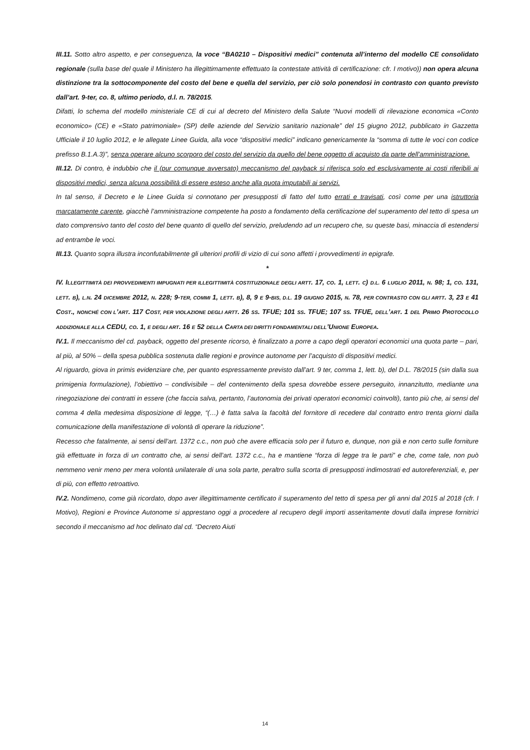III.11. Sotto altro aspetto, e per conseguenza, la voce “BA0210 – Dispositivi medici” contenuta all’interno del modello CE consolidato regionale (sulla base del quale il Ministero ha illegittimamente effettuato la contestate attività di certificazione: cfr. I motivo)) non opera alcuna distinzione tra la sottocomponente del costo del bene e quella del servizio, per ciò solo ponendosi in contrasto con quanto previsto dall’art. 9-ter, co. 8, ultimo periodo, d.l. n. 78/2015.
Difatti, lo schema del modello ministeriale CE di cui al decreto del Ministero della Salute “Nuovi modelli di rilevazione economica «Conto economico» (CE) e «Stato patrimoniale» (SP) delle aziende del Servizio sanitario nazionale” del 15 giugno 2012, pubblicato in Gazzetta Ufficiale il 10 luglio 2012, e le allegate Linee Guida, alla voce “dispositivi medici” indicano genericamente la “somma di tutte le voci con codice prefisso B.1.A.3)”, senza operare alcuno scorporo del costo del servizio da quello del bene oggetto di acquisto da parte dell’amministrazione.
III.12. Di contro, è indubbio che il (pur comunque avversato) meccanismo del payback si riferisca solo ed esclusivamente ai costi riferibili ai dispositivi medici, senza alcuna possibilità di essere esteso anche alla quota imputabili ai servizi.
In tal senso, il Decreto e le Linee Guida si connotano per presupposti di fatto del tutto errati e travisati, così come per una istruttoria marcatamente carente, giacchè l’amministrazione competente ha posto a fondamento della certificazione del superamento del tetto di spesa un dato comprensivo tanto del costo del bene quanto di quello del servizio, preludendo ad un recupero che, su queste basi, minaccia di estendersi ad entrambe le voci.
III.13. Quanto sopra illustra inconfutabilmente gli ulteriori profili di vizio di cui sono affetti i provvedimenti in epigrafe.
*
IV. ILLEGITTIMITÀ DEI PROVVEDIMENTI IMPUGNATI PER ILLEGITTIMITÀ COSTITUZIONALE DEGLI ARTT. 17, CO. 1, LETT. C) D.L. 6 LUGLIO 2011, N. 98; 1, CO. 131, LETT. B), L.N. 24 DICEMBRE 2012, N. 228; 9-TER, COMMI 1, LETT. B), 8, 9 E 9-BIS, D.L. 19 GIUGNO 2015, N. 78, PER CONTRASTO CON GLI ARTT. 3, 23 E 41 COST., NONCHÉ CON L’ART. 117 COST, PER VIOLAZIONE DEGLI ARTT. 26 SS. TFUE; 101 SS. TFUE; 107 SS. TFUE, DELL’ART. 1 DEL PRIMO PROTOCOLLO ADDIZIONALE ALLA CEDU, CO. 1, E DEGLI ART. 16 E 52 DELLA CARTA DEI DIRITTI FONDAMENTALI DELL’UNIONE EUROPEA.
IV.1. Il meccanismo del cd. payback, oggetto del presente ricorso, è finalizzato a porre a capo degli operatori economici una quota parte – pari, al più, al 50% – della spesa pubblica sostenuta dalle regioni e province autonome per l’acquisto di dispositivi medici.
Al riguardo, giova in primis evidenziare che, per quanto espressamente previsto dall’art. 9 ter, comma 1, lett. b), del D.L. 78/2015 (sin dalla sua primigenia formulazione), l’obiettivo – condivisibile – del contenimento della spesa dovrebbe essere perseguito, innanzitutto, mediante una rinegoziazione dei contratti in essere (che faccia salva, pertanto, l’autonomia dei privati operatori economici coinvolti), tanto più che, ai sensi del comma 4 della medesima disposizione di legge, “(…) è fatta salva la facoltà del fornitore di recedere dal contratto entro trenta giorni dalla comunicazione della manifestazione di volontà di operare la riduzione”.
Recesso che fatalmente, ai sensi dell’art. 1372 c.c., non può che avere efficacia solo per il futuro e, dunque, non già e non certo sulle forniture già effettuate in forza di un contratto che, ai sensi dell’art. 1372 c.c., ha e mantiene “forza di legge tra le parti” e che, come tale, non può nemmeno venir meno per mera volontà unilaterale di una sola parte, peraltro sulla scorta di presupposti indimostrati ed autoreferenziali, e, per di più, con effetto retroattivo.
IV.2. Nondimeno, come già ricordato, dopo aver illegittimamente certificato il superamento del tetto di spesa per gli anni dal 2015 al 2018 (cfr. I Motivo), Regioni e Province Autonome si apprestano oggi a procedere al recupero degli importi asseritamente dovuti dalla imprese fornitrici secondo il meccanismo ad hoc delinato dal cd. “Decreto Aiuti
14